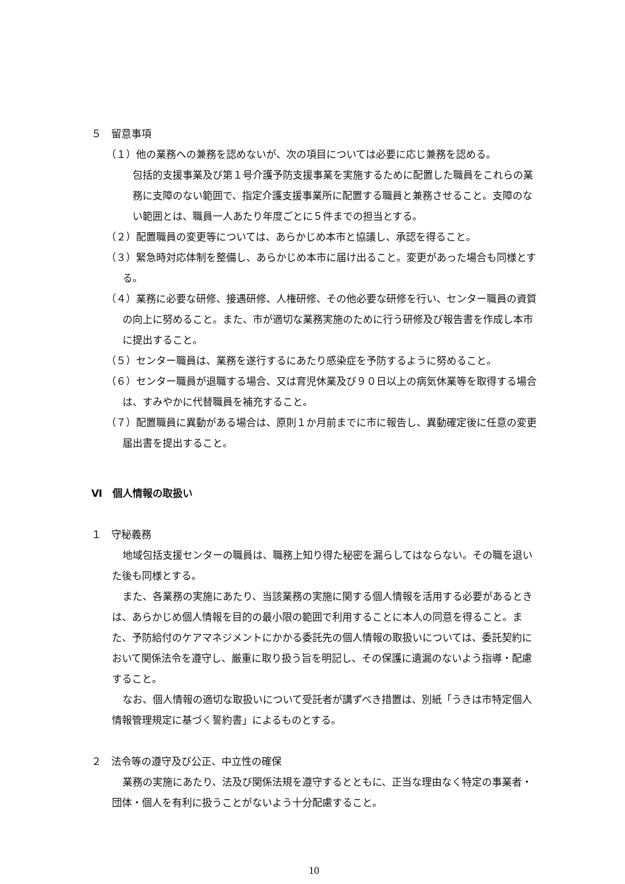５　留意事項
（１）他の業務への兼務を認めないが、次の項目については必要に応じ兼務を認める。
包括的支援事業及び第１号介護予防支援事業を実施するために配置した職員をこれらの業務に支障のない範囲で、指定介護支援事業所に配置する職員と兼務させること。支障のない範囲とは、職員一人あたり年度ごとに５件までの担当とする。
（２）配置職員の変更等については、あらかじめ本市と協議し、承認を得ること。
（３）緊急時対応体制を整備し、あらかじめ本市に届け出ること。変更があった場合も同様とする。
（４）業務に必要な研修、接遇研修、人権研修、その他必要な研修を行い、センター職員の資質の向上に努めること。また、市が適切な業務実施のために行う研修及び報告書を作成し本市に提出すること。
（５）センター職員は、業務を遂行するにあたり感染症を予防するように努めること。
（６）センター職員が退職する場合、又は育児休業及び９０日以上の病気休業等を取得する場合は、すみやかに代替職員を補充すること。
（７）配置職員に異動がある場合は、原則１か月前までに市に報告し、異動確定後に任意の変更届出書を提出すること。
Ⅵ　個人情報の取扱い
１　守秘義務
地域包括支援センターの職員は、職務上知り得た秘密を漏らしてはならない。その職を退いた後も同様とする。
また、各業務の実施にあたり、当該業務の実施に関する個人情報を活用する必要があるときは、あらかじめ個人情報を目的の最小限の範囲で利用することに本人の同意を得ること。また、予防給付のケアマネジメントにかかる委託先の個人情報の取扱いについては、委託契約において関係法令を遵守し、厳重に取り扱う旨を明記し、その保護に遺漏のないよう指導・配慮すること。
なお、個人情報の適切な取扱いについて受託者が講ずべき措置は、別紙「うきは市特定個人情報管理規定に基づく誓約書」によるものとする。
２　法令等の遵守及び公正、中立性の確保
業務の実施にあたり、法及び関係法規を遵守するとともに、正当な理由なく特定の事業者・団体・個人を有利に扱うことがないよう十分配慮すること。
10